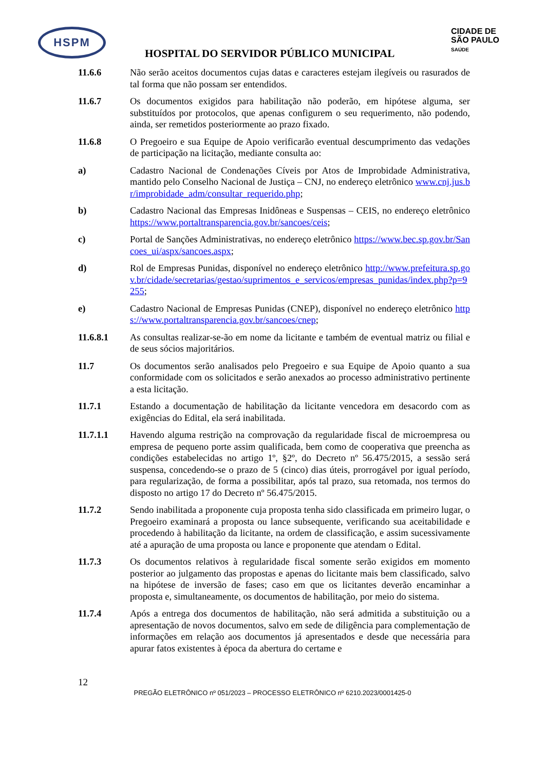HSPM
CIDADE DE
SÃO PAULO
SAÚDE
HOSPITAL DO SERVIDOR PÚBLICO MUNICIPAL
11.6.6 Não serão aceitos documentos cujas datas e caracteres estejam ilegíveis ou rasurados de tal forma que não possam ser entendidos.
11.6.7 Os documentos exigidos para habilitação não poderão, em hipótese alguma, ser substituídos por protocolos, que apenas configurem o seu requerimento, não podendo, ainda, ser remetidos posteriormente ao prazo fixado.
11.6.8 O Pregoeiro e sua Equipe de Apoio verificarão eventual descumprimento das vedações de participação na licitação, mediante consulta ao:
a) Cadastro Nacional de Condenações Cíveis por Atos de Improbidade Administrativa, mantido pelo Conselho Nacional de Justiça – CNJ, no endereço eletrônico www.cnj.jus.br/improbidade_adm/consultar_requerido.php;
b) Cadastro Nacional das Empresas Inidôneas e Suspensas – CEIS, no endereço eletrônico https://www.portaltransparencia.gov.br/sancoes/ceis;
c) Portal de Sanções Administrativas, no endereço eletrônico https://www.bec.sp.gov.br/Sancoes_ui/aspx/sancoes.aspx;
d) Rol de Empresas Punidas, disponível no endereço eletrônico http://www.prefeitura.sp.gov.br/cidade/secretarias/gestao/suprimentos_e_servicos/empresas_punidas/index.php?p=9255;
e) Cadastro Nacional de Empresas Punidas (CNEP), disponível no endereço eletrônico https://www.portaltransparencia.gov.br/sancoes/cnep;
11.6.8.1 As consultas realizar-se-ão em nome da licitante e também de eventual matriz ou filial e de seus sócios majoritários.
11.7 Os documentos serão analisados pelo Pregoeiro e sua Equipe de Apoio quanto a sua conformidade com os solicitados e serão anexados ao processo administrativo pertinente a esta licitação.
11.7.1 Estando a documentação de habilitação da licitante vencedora em desacordo com as exigências do Edital, ela será inabilitada.
11.7.1.1 Havendo alguma restrição na comprovação da regularidade fiscal de microempresa ou empresa de pequeno porte assim qualificada, bem como de cooperativa que preencha as condições estabelecidas no artigo 1º, §2º, do Decreto nº 56.475/2015, a sessão será suspensa, concedendo-se o prazo de 5 (cinco) dias úteis, prorrogável por igual período, para regularização, de forma a possibilitar, após tal prazo, sua retomada, nos termos do disposto no artigo 17 do Decreto nº 56.475/2015.
11.7.2 Sendo inabilitada a proponente cuja proposta tenha sido classificada em primeiro lugar, o Pregoeiro examinará a proposta ou lance subsequente, verificando sua aceitabilidade e procedendo à habilitação da licitante, na ordem de classificação, e assim sucessivamente até a apuração de uma proposta ou lance e proponente que atendam o Edital.
11.7.3 Os documentos relativos à regularidade fiscal somente serão exigidos em momento posterior ao julgamento das propostas e apenas do licitante mais bem classificado, salvo na hipótese de inversão de fases; caso em que os licitantes deverão encaminhar a proposta e, simultaneamente, os documentos de habilitação, por meio do sistema.
11.7.4 Após a entrega dos documentos de habilitação, não será admitida a substituição ou a apresentação de novos documentos, salvo em sede de diligência para complementação de informações em relação aos documentos já apresentados e desde que necessária para apurar fatos existentes à época da abertura do certame e
12
PREGÃO ELETRÔNICO nº 051/2023 – PROCESSO ELETRÔNICO nº 6210.2023/0001425-0